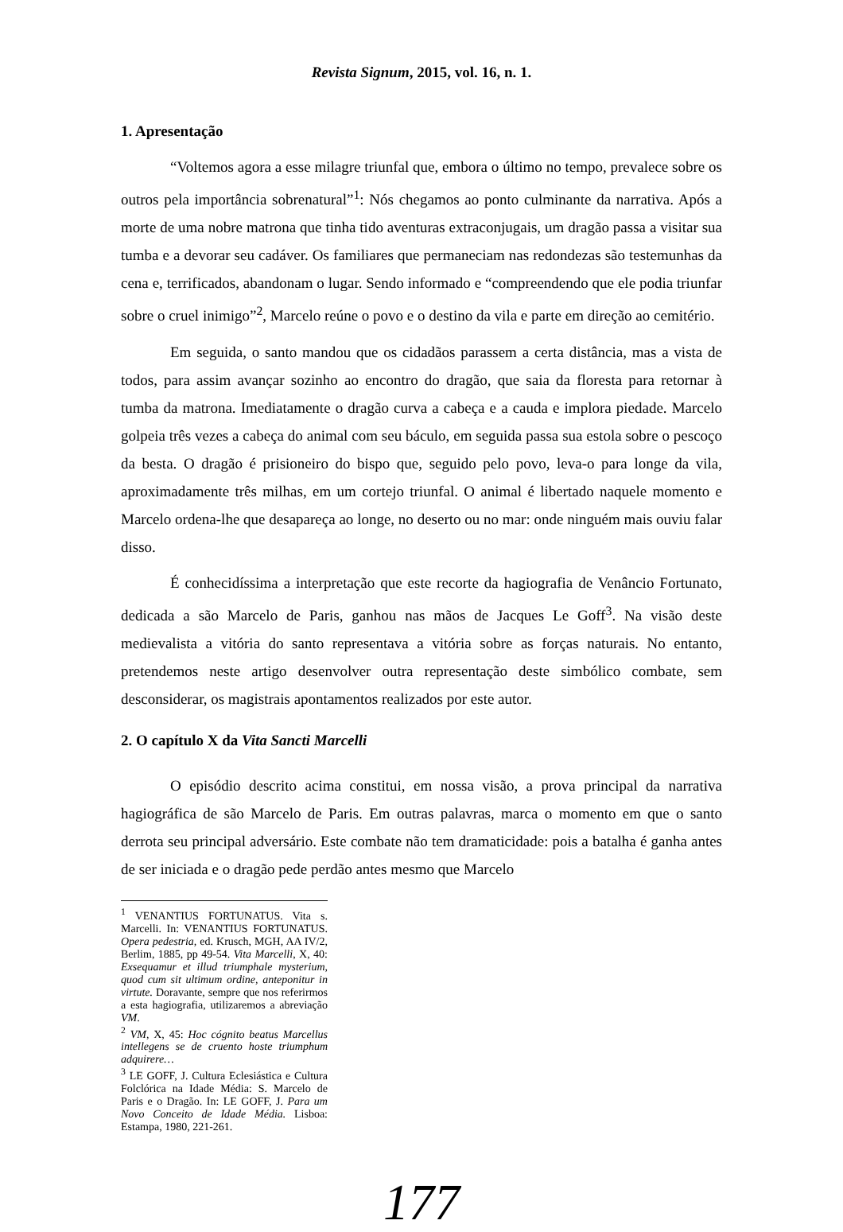Revista Signum, 2015, vol. 16, n. 1.
1. Apresentação
“Voltemos agora a esse milagre triunfal que, embora o último no tempo, prevalece sobre os outros pela importância sobrenatural”<sup>1</sup>: Nós chegamos ao ponto culminante da narrativa. Após a morte de uma nobre matrona que tinha tido aventuras extraconjugais, um dragão passa a visitar sua tumba e a devorar seu cadáver. Os familiares que permaneciam nas redondezas são testemunhas da cena e, terrificados, abandonam o lugar. Sendo informado e “compreendendo que ele podia triunfar sobre o cruel inimigo”<sup>2</sup>, Marcelo reúne o povo e o destino da vila e parte em direção ao cemitério.
Em seguida, o santo mandou que os cidadãos parassem a certa distância, mas a vista de todos, para assim avançar sozinho ao encontro do dragão, que saia da floresta para retornar à tumba da matrona. Imediatamente o dragão curva a cabeça e a cauda e implora piedade. Marcelo golpeia três vezes a cabeça do animal com seu báculo, em seguida passa sua estola sobre o pescoço da besta. O dragão é prisioneiro do bispo que, seguido pelo povo, leva-o para longe da vila, aproximadamente três milhas, em um cortejo triunfal. O animal é libertado naquele momento e Marcelo ordena-lhe que desapareça ao longe, no deserto ou no mar: onde ninguém mais ouviu falar disso.
É conhecidíssima a interpretação que este recorte da hagiografia de Venâncio Fortunato, dedicada a são Marcelo de Paris, ganhou nas mãos de Jacques Le Goff<sup>3</sup>. Na visão deste medievalista a vitória do santo representava a vitória sobre as forças naturais. No entanto, pretendemos neste artigo desenvolver outra representação deste simbólico combate, sem desconsiderar, os magistrais apontamentos realizados por este autor.
2. O capítulo X da Vita Sancti Marcelli
O episódio descrito acima constitui, em nossa visão, a prova principal da narrativa hagiográfica de são Marcelo de Paris. Em outras palavras, marca o momento em que o santo derrota seu principal adversário. Este combate não tem dramaticidade: pois a batalha é ganha antes de ser iniciada e o dragão pede perdão antes mesmo que Marcelo
<sup>1</sup> VENANTIUS FORTUNATUS. Vita s. Marcelli. In: VENANTIUS FORTUNATUS. Opera pedestria, ed. Krusch, MGH, AA IV/2, Berlim, 1885, pp 49-54. Vita Marcelli, X, 40: Exsequamur et illud triumphale mysterium, quod cum sit ultimum ordine, anteponitur in virtute. Doravante, sempre que nos referirmos a esta hagiografia, utilizaremos a abreviação VM.
<sup>2</sup> VM, X, 45: Hoc cógnito beatus Marcellus intellegens se de cruento hoste triumphum adquirere…
<sup>3</sup> LE GOFF, J. Cultura Eclesiástica e Cultura Folclórica na Idade Média: S. Marcelo de Paris e o Dragão. In: LE GOFF, J. Para um Novo Conceito de Idade Média. Lisboa: Estampa, 1980, 221-261.
177